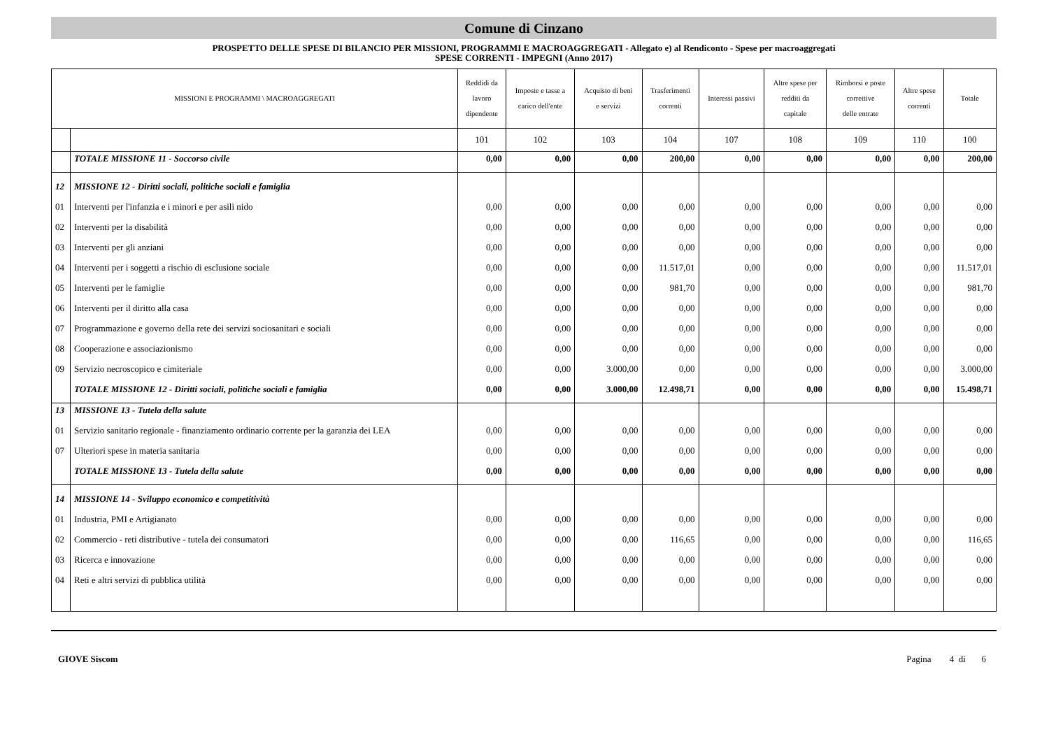Comune di Cinzano
PROSPETTO DELLE SPESE DI BILANCIO PER MISSIONI, PROGRAMMI E MACROAGGREGATI - Allegato e) al Rendiconto - Spese per macroaggregati
SPESE CORRENTI - IMPEGNI (Anno 2017)
| MISSIONI E PROGRAMMI \ MACROAGGREGATI | | Reddidi da lavoro dipendente | Imposte e tasse a carico dell'ente | Acquisto di beni e servizi | Trasferimenti correnti | Interessi passivi | Altre spese per redditi da capitale | Rimborsi e poste correttive delle entrate | Altre spese correnti | Totale |
| --- | --- | --- | --- | --- | --- | --- | --- | --- | --- | --- |
| | | 101 | 102 | 103 | 104 | 107 | 108 | 109 | 110 | 100 |
| | TOTALE MISSIONE 11 - Soccorso civile | 0,00 | 0,00 | 0,00 | 200,00 | 0,00 | 0,00 | 0,00 | 0,00 | 200,00 |
| 12 | MISSIONE 12 - Diritti sociali, politiche sociali e famiglia | | | | | | | | | |
| 01 | Interventi per l'infanzia e i minori e per asili nido | 0,00 | 0,00 | 0,00 | 0,00 | 0,00 | 0,00 | 0,00 | 0,00 | 0,00 |
| 02 | Interventi per la disabilità | 0,00 | 0,00 | 0,00 | 0,00 | 0,00 | 0,00 | 0,00 | 0,00 | 0,00 |
| 03 | Interventi per gli anziani | 0,00 | 0,00 | 0,00 | 0,00 | 0,00 | 0,00 | 0,00 | 0,00 | 0,00 |
| 04 | Interventi per i soggetti a rischio di esclusione sociale | 0,00 | 0,00 | 0,00 | 11.517,01 | 0,00 | 0,00 | 0,00 | 0,00 | 11.517,01 |
| 05 | Interventi per le famiglie | 0,00 | 0,00 | 0,00 | 981,70 | 0,00 | 0,00 | 0,00 | 0,00 | 981,70 |
| 06 | Interventi per il diritto alla casa | 0,00 | 0,00 | 0,00 | 0,00 | 0,00 | 0,00 | 0,00 | 0,00 | 0,00 |
| 07 | Programmazione e governo della rete dei servizi sociosanitari e sociali | 0,00 | 0,00 | 0,00 | 0,00 | 0,00 | 0,00 | 0,00 | 0,00 | 0,00 |
| 08 | Cooperazione e associazionismo | 0,00 | 0,00 | 0,00 | 0,00 | 0,00 | 0,00 | 0,00 | 0,00 | 0,00 |
| 09 | Servizio necroscopico e cimiteriale | 0,00 | 0,00 | 3.000,00 | 0,00 | 0,00 | 0,00 | 0,00 | 0,00 | 3.000,00 |
| | TOTALE MISSIONE 12 - Diritti sociali, politiche sociali e famiglia | 0,00 | 0,00 | 3.000,00 | 12.498,71 | 0,00 | 0,00 | 0,00 | 0,00 | 15.498,71 |
| 13 | MISSIONE 13 - Tutela della salute | | | | | | | | | |
| 01 | Servizio sanitario regionale - finanziamento ordinario corrente per la garanzia dei LEA | 0,00 | 0,00 | 0,00 | 0,00 | 0,00 | 0,00 | 0,00 | 0,00 | 0,00 |
| 07 | Ulteriori spese in materia sanitaria | 0,00 | 0,00 | 0,00 | 0,00 | 0,00 | 0,00 | 0,00 | 0,00 | 0,00 |
| | TOTALE MISSIONE 13 - Tutela della salute | 0,00 | 0,00 | 0,00 | 0,00 | 0,00 | 0,00 | 0,00 | 0,00 | 0,00 |
| 14 | MISSIONE 14 - Sviluppo economico e competitività | | | | | | | | | |
| 01 | Industria, PMI e Artigianato | 0,00 | 0,00 | 0,00 | 0,00 | 0,00 | 0,00 | 0,00 | 0,00 | 0,00 |
| 02 | Commercio - reti distributive - tutela dei consumatori | 0,00 | 0,00 | 0,00 | 116,65 | 0,00 | 0,00 | 0,00 | 0,00 | 116,65 |
| 03 | Ricerca e innovazione | 0,00 | 0,00 | 0,00 | 0,00 | 0,00 | 0,00 | 0,00 | 0,00 | 0,00 |
| 04 | Reti e altri servizi di pubblica utilità | 0,00 | 0,00 | 0,00 | 0,00 | 0,00 | 0,00 | 0,00 | 0,00 | 0,00 |
GIOVE Siscom Pagina 4 di 6